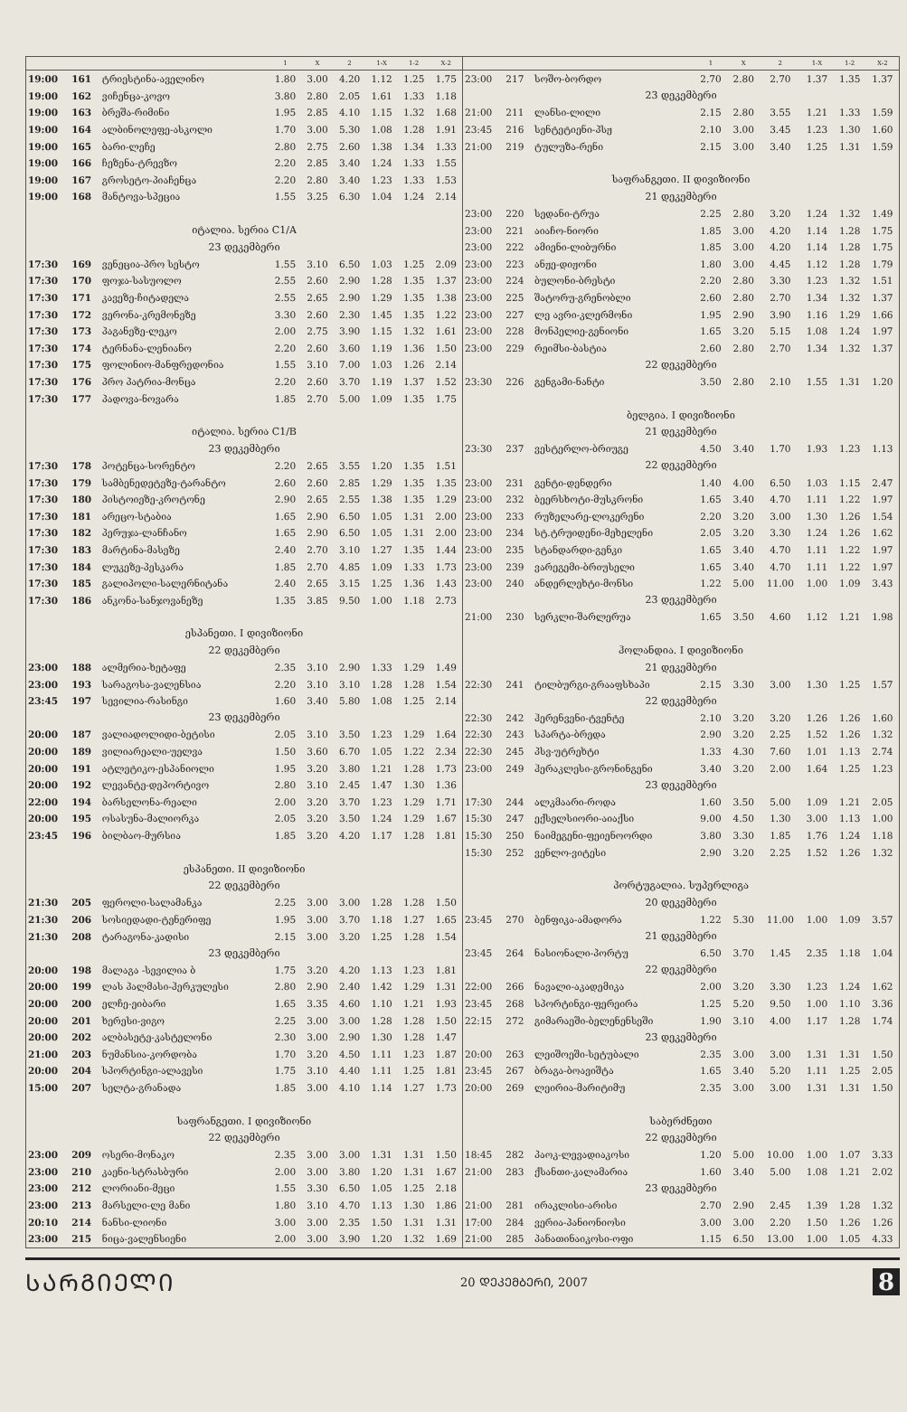| | | | 1 | X | 2 | 1-X | 1-2 | X-2 |
| --- | --- | --- | --- | --- | --- | --- | --- | --- |
| 19:00 | 161 | ტრიესტინა-აველინო | 1.80 | 3.00 | 4.20 | 1.12 | 1.25 | 1.75 |
| 19:00 | 162 | ვიჩენცა-კოვო | 3.80 | 2.80 | 2.05 | 1.61 | 1.33 | 1.18 |
| 19:00 | 163 | ბრეშა-რიმინი | 1.95 | 2.85 | 4.10 | 1.15 | 1.32 | 1.68 |
| 19:00 | 164 | ალბინოლეფე-ასკოლი | 1.70 | 3.00 | 5.30 | 1.08 | 1.28 | 1.91 |
| 19:00 | 165 | ბარი-ლეჩე | 2.80 | 2.75 | 2.60 | 1.38 | 1.34 | 1.33 |
| 19:00 | 166 | ჩეზენა-ტრევზო | 2.20 | 2.85 | 3.40 | 1.24 | 1.33 | 1.55 |
| 19:00 | 167 | გროსეტო-პიაჩენცა | 2.20 | 2.80 | 3.40 | 1.23 | 1.33 | 1.53 |
| 19:00 | 168 | მანტოვა-სპეცია | 1.55 | 3.25 | 6.30 | 1.04 | 1.24 | 2.14 |
| იტალია. სერია C1/A | | | | | | | | |
| 23 დეკემბერი | | | | | | | | |
| 17:30 | 169 | ვენეცია-პრო სესტო | 1.55 | 3.10 | 6.50 | 1.03 | 1.25 | 2.09 |
| 17:30 | 170 | ფოჯა-სასუოლო | 2.55 | 2.60 | 2.90 | 1.28 | 1.35 | 1.37 |
| 17:30 | 171 | კავეზე-ჩიტადელა | 2.55 | 2.65 | 2.90 | 1.29 | 1.35 | 1.38 |
| 17:30 | 172 | ვერონა-კრემონეზე | 3.30 | 2.60 | 2.30 | 1.45 | 1.35 | 1.22 |
| 17:30 | 173 | პაგანეზე-ლეკო | 2.00 | 2.75 | 3.90 | 1.15 | 1.32 | 1.61 |
| 17:30 | 174 | ტერნანა-ლენიანო | 2.20 | 2.60 | 3.60 | 1.19 | 1.36 | 1.50 |
| 17:30 | 175 | ფოლინიო-მანფრედონია | 1.55 | 3.10 | 7.00 | 1.03 | 1.26 | 2.14 |
| 17:30 | 176 | პრო პატრია-მონცა | 2.20 | 2.60 | 3.70 | 1.19 | 1.37 | 1.52 |
| 17:30 | 177 | პადოვა-ნოვარა | 1.85 | 2.70 | 5.00 | 1.09 | 1.35 | 1.75 |
| იტალია. სერია C1/B | | | | | | | | |
| 23 დეკემბერი | | | | | | | | |
| 17:30 | 178 | პოტენცა-სორენტო | 2.20 | 2.65 | 3.55 | 1.20 | 1.35 | 1.51 |
| 17:30 | 179 | სამბენედეტეზე-ტარანტო | 2.60 | 2.60 | 2.85 | 1.29 | 1.35 | 1.35 |
| 17:30 | 180 | პისტოიეზე-კროტონე | 2.90 | 2.65 | 2.55 | 1.38 | 1.35 | 1.29 |
| 17:30 | 181 | არეცო-სტაბია | 1.65 | 2.90 | 6.50 | 1.05 | 1.31 | 2.00 |
| 17:30 | 182 | პერუჯა-ლანჩანო | 1.65 | 2.90 | 6.50 | 1.05 | 1.31 | 2.00 |
| 17:30 | 183 | მარტინა-მასეზე | 2.40 | 2.70 | 3.10 | 1.27 | 1.35 | 1.44 |
| 17:30 | 184 | ლუკეზე-პესკარა | 1.85 | 2.70 | 4.85 | 1.09 | 1.33 | 1.73 |
| 17:30 | 185 | გალიპოლი-სალერნიტანა | 2.40 | 2.65 | 3.15 | 1.25 | 1.36 | 1.43 |
| 17:30 | 186 | ანკონა-სანჯოვანეზე | 1.35 | 3.85 | 9.50 | 1.00 | 1.18 | 2.73 |
| ესპანეთი. I დივიზიონი | | | | | | | | |
| 22 დეკემბერი | | | | | | | | |
| 23:00 | 188 | ალმერია-ხეტაფე | 2.35 | 3.10 | 2.90 | 1.33 | 1.29 | 1.49 |
| 23:00 | 193 | სარაგოსა-ვალენსია | 2.20 | 3.10 | 3.10 | 1.28 | 1.28 | 1.54 |
| 23:45 | 197 | სევილია-რასინგი | 1.60 | 3.40 | 5.80 | 1.08 | 1.25 | 2.14 |
| 23 დეკემბერი | | | | | | | | |
| 20:00 | 187 | ვალიადოლიდი-ბეტისი | 2.05 | 3.10 | 3.50 | 1.23 | 1.29 | 1.64 |
| 20:00 | 189 | ვილიარეალი-უელვა | 1.50 | 3.60 | 6.70 | 1.05 | 1.22 | 2.34 |
| 20:00 | 191 | ატლეტიკო-ესპანიოლი | 1.95 | 3.20 | 3.80 | 1.21 | 1.28 | 1.73 |
| 20:00 | 192 | ლევანტე-დეპორტივო | 2.80 | 3.10 | 2.45 | 1.47 | 1.30 | 1.36 |
| 22:00 | 194 | ბარსელონა-რეალი | 2.00 | 3.20 | 3.70 | 1.23 | 1.29 | 1.71 |
| 20:00 | 195 | ოსასუნა-მალიორკა | 2.05 | 3.20 | 3.50 | 1.24 | 1.29 | 1.67 |
| 23:45 | 196 | ბილბაო-მურსია | 1.85 | 3.20 | 4.20 | 1.17 | 1.28 | 1.81 |
| ესპანეთი. II დივიზიონი | | | | | | | | |
| 22 დეკემბერი | | | | | | | | |
| 21:30 | 205 | ფეროლი-სალამანკა | 2.25 | 3.00 | 3.00 | 1.28 | 1.28 | 1.50 |
| 21:30 | 206 | სოსიედადი-ტენერიფე | 1.95 | 3.00 | 3.70 | 1.18 | 1.27 | 1.65 |
| 21:30 | 208 | ტარაგონა-კადისი | 2.15 | 3.00 | 3.20 | 1.25 | 1.28 | 1.54 |
| 23 დეკემბერი | | | | | | | | |
| 20:00 | 198 | მალაგა -სევილია ბ | 1.75 | 3.20 | 4.20 | 1.13 | 1.23 | 1.81 |
| 20:00 | 199 | ლას პალმასი-ჰერკულესი | 2.80 | 2.90 | 2.40 | 1.42 | 1.29 | 1.31 |
| 20:00 | 200 | ელჩე-ეიბარი | 1.65 | 3.35 | 4.60 | 1.10 | 1.21 | 1.93 |
| 20:00 | 201 | ხერესი-ვიგო | 2.25 | 3.00 | 3.00 | 1.28 | 1.28 | 1.50 |
| 20:00 | 202 | ალბასეტე-კასტელონი | 2.30 | 3.00 | 2.90 | 1.30 | 1.28 | 1.47 |
| 21:00 | 203 | ნუმანსია-კორდობა | 1.70 | 3.20 | 4.50 | 1.11 | 1.23 | 1.87 |
| 20:00 | 204 | სპორტინგი-ალავესი | 1.75 | 3.10 | 4.40 | 1.11 | 1.25 | 1.81 |
| 15:00 | 207 | სელტა-გრანადა | 1.85 | 3.00 | 4.10 | 1.14 | 1.27 | 1.73 |
| საფრანგეთი. I დივიზიონი | | | | | | | | |
| 22 დეკემბერი | | | | | | | | |
| 23:00 | 209 | ოსერი-მონაკო | 2.35 | 3.00 | 3.00 | 1.31 | 1.31 | 1.50 |
| 23:00 | 210 | კაენი-სტრასბური | 2.00 | 3.00 | 3.80 | 1.20 | 1.31 | 1.67 |
| 23:00 | 212 | ლორიანი-მეცი | 1.55 | 3.30 | 6.50 | 1.05 | 1.25 | 2.18 |
| 23:00 | 213 | მარსელი-ლე მანი | 1.80 | 3.10 | 4.70 | 1.13 | 1.30 | 1.86 |
| 20:10 | 214 | ნანსი-ლიონი | 3.00 | 3.00 | 2.35 | 1.50 | 1.31 | 1.31 |
| 23:00 | 215 | ნიცა-ვალენსიენი | 2.00 | 3.00 | 3.90 | 1.20 | 1.32 | 1.69 |
| | | | 1 | X | 2 | 1-X | 1-2 | X-2 |
| --- | --- | --- | --- | --- | --- | --- | --- | --- |
| 23:00 | 217 | სოშო-ბორდო | 2.70 | 2.80 | 2.70 | 1.37 | 1.35 | 1.37 |
| 23 დეკემბერი | | | | | | | | |
| 21:00 | 211 | ლანსი-ლილი | 2.15 | 2.80 | 3.55 | 1.21 | 1.33 | 1.59 |
| 23:45 | 216 | სენტეტიენი-პსჟ | 2.10 | 3.00 | 3.45 | 1.23 | 1.30 | 1.60 |
| 21:00 | 219 | ტულუზა-რენი | 2.15 | 3.00 | 3.40 | 1.25 | 1.31 | 1.59 |
| საფრანგეთი. II დივიზიონი | | | | | | | | |
| 21 დეკემბერი | | | | | | | | |
| 23:00 | 220 | სედანი-ტრუა | 2.25 | 2.80 | 3.20 | 1.24 | 1.32 | 1.49 |
| 23:00 | 221 | აიაჩო-ნიორი | 1.85 | 3.00 | 4.20 | 1.14 | 1.28 | 1.75 |
| 23:00 | 222 | ამიენი-ლიბურნი | 1.85 | 3.00 | 4.20 | 1.14 | 1.28 | 1.75 |
| 23:00 | 223 | ანჟე-დიჟონი | 1.80 | 3.00 | 4.45 | 1.12 | 1.28 | 1.79 |
| 23:00 | 224 | ბულონი-ბრესტი | 2.20 | 2.80 | 3.30 | 1.23 | 1.32 | 1.51 |
| 23:00 | 225 | შატორუ-გრენობლი | 2.60 | 2.80 | 2.70 | 1.34 | 1.32 | 1.37 |
| 23:00 | 227 | ლე ავრი-კლერმონი | 1.95 | 2.90 | 3.90 | 1.16 | 1.29 | 1.66 |
| 23:00 | 228 | მონპელიე-გენიონი | 1.65 | 3.20 | 5.15 | 1.08 | 1.24 | 1.97 |
| 23:00 | 229 | რეიმსი-ბასტია | 2.60 | 2.80 | 2.70 | 1.34 | 1.32 | 1.37 |
| 22 დეკემბერი | | | | | | | | |
| 23:30 | 226 | გენგამი-ნანტი | 3.50 | 2.80 | 2.10 | 1.55 | 1.31 | 1.20 |
| ბელგია. I დივიზიონი | | | | | | | | |
| 21 დეკემბერი | | | | | | | | |
| 23:30 | 237 | ვესტერლო-ბრიუგე | 4.50 | 3.40 | 1.70 | 1.93 | 1.23 | 1.13 |
| 22 დეკემბერი | | | | | | | | |
| 23:00 | 231 | გენტი-დენდერი | 1.40 | 4.00 | 6.50 | 1.03 | 1.15 | 2.47 |
| 23:00 | 232 | ბეერსხოტი-მუსკრონი | 1.65 | 3.40 | 4.70 | 1.11 | 1.22 | 1.97 |
| 23:00 | 233 | რუზელარე-ლოკერენი | 2.20 | 3.20 | 3.00 | 1.30 | 1.26 | 1.54 |
| 23:00 | 234 | სტ.ტრუიდენი-მეხელენი | 2.05 | 3.20 | 3.30 | 1.24 | 1.26 | 1.62 |
| 23:00 | 235 | სტანდარდი-გენკი | 1.65 | 3.40 | 4.70 | 1.11 | 1.22 | 1.97 |
| 23:00 | 239 | ვარეგემი-ბრიუსელი | 1.65 | 3.40 | 4.70 | 1.11 | 1.22 | 1.97 |
| 23:00 | 240 | ანდერლეხტი-მონსი | 1.22 | 5.00 | 11.00 | 1.00 | 1.09 | 3.43 |
| 23 დეკემბერი | | | | | | | | |
| 21:00 | 230 | სერკლი-შარლერუა | 1.65 | 3.50 | 4.60 | 1.12 | 1.21 | 1.98 |
| ჰოლანდია. I დივიზიონი | | | | | | | | |
| 21 დეკემბერი | | | | | | | | |
| 22:30 | 241 | ტილბურგი-გრააფსხაპი | 2.15 | 3.30 | 3.00 | 1.30 | 1.25 | 1.57 |
| 22 დეკემბერი | | | | | | | | |
| 22:30 | 242 | ჰერენვენი-ტვენტე | 2.10 | 3.20 | 3.20 | 1.26 | 1.26 | 1.60 |
| 22:30 | 243 | სპარტა-ბრედა | 2.90 | 3.20 | 2.25 | 1.52 | 1.26 | 1.32 |
| 22:30 | 245 | პსვ-უტრეხტი | 1.33 | 4.30 | 7.60 | 1.01 | 1.13 | 2.74 |
| 23:00 | 249 | ჰერაკლესი-გრონინგენი | 3.40 | 3.20 | 2.00 | 1.64 | 1.25 | 1.23 |
| 23 დეკემბერი | | | | | | | | |
| 17:30 | 244 | ალკმაარი-როდა | 1.60 | 3.50 | 5.00 | 1.09 | 1.21 | 2.05 |
| 15:30 | 247 | ექსელსიორი-აიაქსი | 9.00 | 4.50 | 1.30 | 3.00 | 1.13 | 1.00 |
| 15:30 | 250 | ნაიმეგენი-ფეიენოორდი | 3.80 | 3.30 | 1.85 | 1.76 | 1.24 | 1.18 |
| 15:30 | 252 | ვენლო-ვიტესი | 2.90 | 3.20 | 2.25 | 1.52 | 1.26 | 1.32 |
| პორტუგალია. სუპერლიგა | | | | | | | | |
| 20 დეკემბერი | | | | | | | | |
| 23:45 | 270 | ბენფიკა-ამადორა | 1.22 | 5.30 | 11.00 | 1.00 | 1.09 | 3.57 |
| 21 დეკემბერი | | | | | | | | |
| 23:45 | 264 | ნასიონალი-პორტუ | 6.50 | 3.70 | 1.45 | 2.35 | 1.18 | 1.04 |
| 22 დეკემბერი | | | | | | | | |
| 22:00 | 266 | ნავალი-აკადემიკა | 2.00 | 3.20 | 3.30 | 1.23 | 1.24 | 1.62 |
| 23:45 | 268 | სპორტინგი-ფერეირა | 1.25 | 5.20 | 9.50 | 1.00 | 1.10 | 3.36 |
| 22:15 | 272 | გიმარაეში-ბელენენსეში | 1.90 | 3.10 | 4.00 | 1.17 | 1.28 | 1.74 |
| 23 დეკემბერი | | | | | | | | |
| 20:00 | 263 | ლეიშოეში-სეტუბალი | 2.35 | 3.00 | 3.00 | 1.31 | 1.31 | 1.50 |
| 23:45 | 267 | ბრაგა-ბოავიშტა | 1.65 | 3.40 | 5.20 | 1.11 | 1.25 | 2.05 |
| 20:00 | 269 | ლეირია-მარიტიმუ | 2.35 | 3.00 | 3.00 | 1.31 | 1.31 | 1.50 |
| საბერძნეთი | | | | | | | | |
| 22 დეკემბერი | | | | | | | | |
| 18:45 | 282 | პაოკ-ლევადიაკოსი | 1.20 | 5.00 | 10.00 | 1.00 | 1.07 | 3.33 |
| 21:00 | 283 | ქსანთი-კალამარია | 1.60 | 3.40 | 5.00 | 1.08 | 1.21 | 2.02 |
| 23 დეკემბერი | | | | | | | | |
| 21:00 | 281 | ირაკლისი-არისი | 2.70 | 2.90 | 2.45 | 1.39 | 1.28 | 1.32 |
| 17:00 | 284 | ვერია-პანიონიოსი | 3.00 | 3.00 | 2.20 | 1.50 | 1.26 | 1.26 |
| 21:00 | 285 | პანათინაიკოსი-ოფი | 1.15 | 6.50 | 13.00 | 1.00 | 1.05 | 4.33 |
ᲡᲐᲠᲒᲘᲔᲚᲘ
20 ᲓᲔᲙᲔᲛᲑᲔᲠᲘ, 2007
8